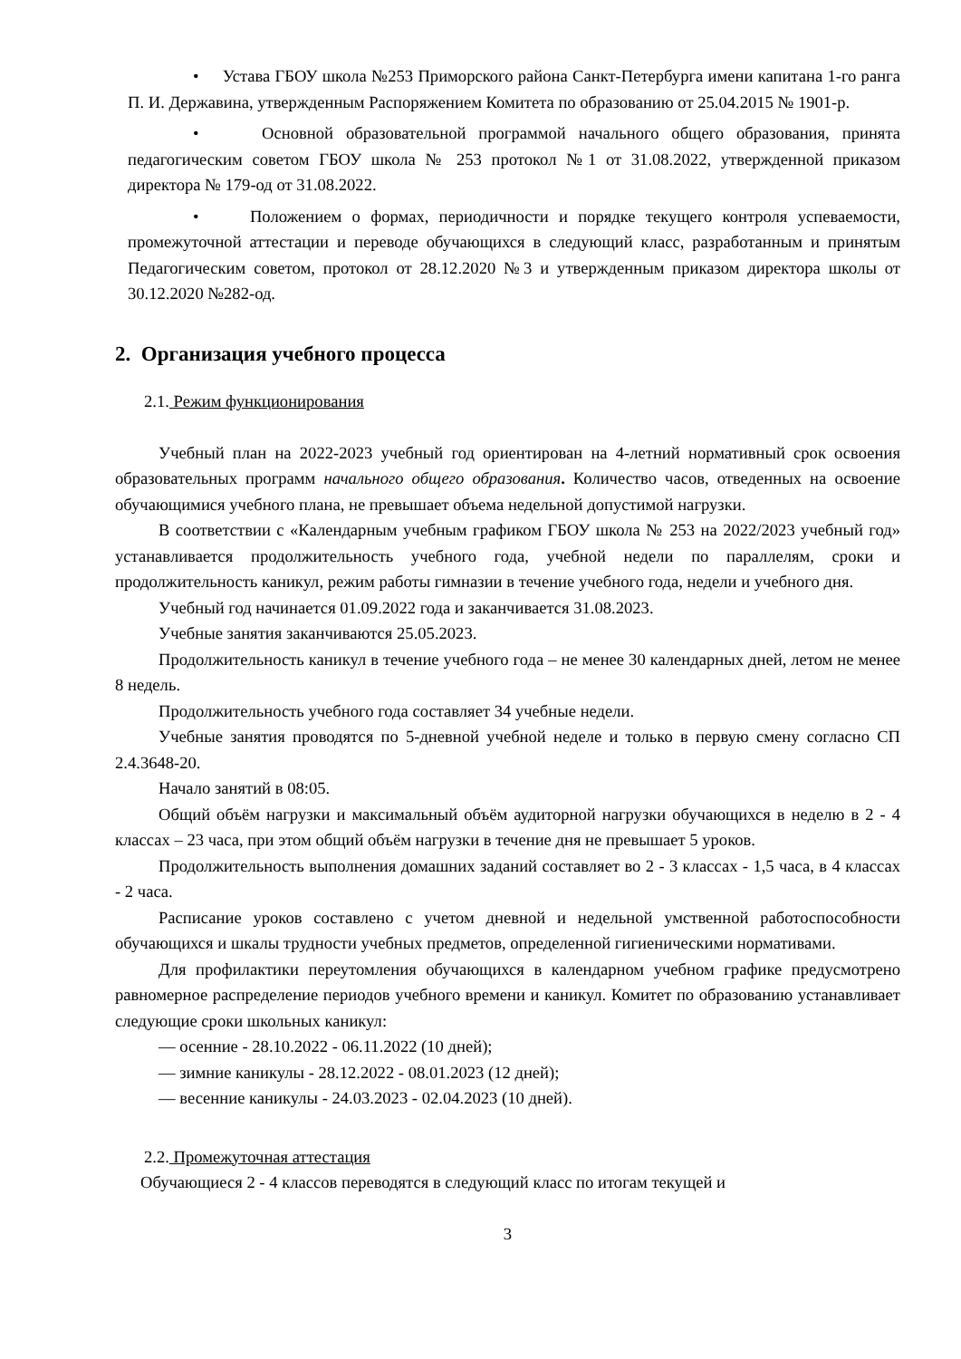• Устава ГБОУ школа №253 Приморского района Санкт-Петербурга имени капитана 1-го ранга П. И. Державина, утвержденным Распоряжением Комитета по образованию от 25.04.2015 № 1901-р.
• Основной образовательной программой начального общего образования, принята педагогическим советом ГБОУ школа № 253 протокол №1 от 31.08.2022, утвержденной приказом директора № 179-од от 31.08.2022.
• Положением о формах, периодичности и порядке текущего контроля успеваемости, промежуточной аттестации и переводе обучающихся в следующий класс, разработанным и принятым Педагогическим советом, протокол от 28.12.2020 №3 и утвержденным приказом директора школы от 30.12.2020 №282-од.
2. Организация учебного процесса
2.1. Режим функционирования
Учебный план на 2022-2023 учебный год ориентирован на 4-летний нормативный срок освоения образовательных программ начального общего образования. Количество часов, отведенных на освоение обучающимися учебного плана, не превышает объема недельной допустимой нагрузки.
В соответствии с «Календарным учебным графиком ГБОУ школа № 253 на 2022/2023 учебный год» устанавливается продолжительность учебного года, учебной недели по параллелям, сроки и продолжительность каникул, режим работы гимназии в течение учебного года, недели и учебного дня.
Учебный год начинается 01.09.2022 года и заканчивается 31.08.2023.
Учебные занятия заканчиваются 25.05.2023.
Продолжительность каникул в течение учебного года – не менее 30 календарных дней, летом не менее 8 недель.
Продолжительность учебного года составляет 34 учебные недели.
Учебные занятия проводятся по 5-дневной учебной неделе и только в первую смену согласно СП 2.4.3648-20.
Начало занятий в 08:05.
Общий объём нагрузки и максимальный объём аудиторной нагрузки обучающихся в неделю в 2 - 4 классах – 23 часа, при этом общий объём нагрузки в течение дня не превышает 5 уроков.
Продолжительность выполнения домашних заданий составляет во 2 - 3 классах - 1,5 часа, в 4 классах - 2 часа.
Расписание уроков составлено с учетом дневной и недельной умственной работоспособности обучающихся и шкалы трудности учебных предметов, определенной гигиеническими нормативами.
Для профилактики переутомления обучающихся в календарном учебном графике предусмотрено равномерное распределение периодов учебного времени и каникул. Комитет по образованию устанавливает следующие сроки школьных каникул:
— осенние - 28.10.2022 - 06.11.2022 (10 дней);
— зимние каникулы - 28.12.2022 - 08.01.2023 (12 дней);
— весенние каникулы - 24.03.2023 - 02.04.2023 (10 дней).
2.2. Промежуточная аттестация
Обучающиеся 2 - 4 классов переводятся в следующий класс по итогам текущей и
3